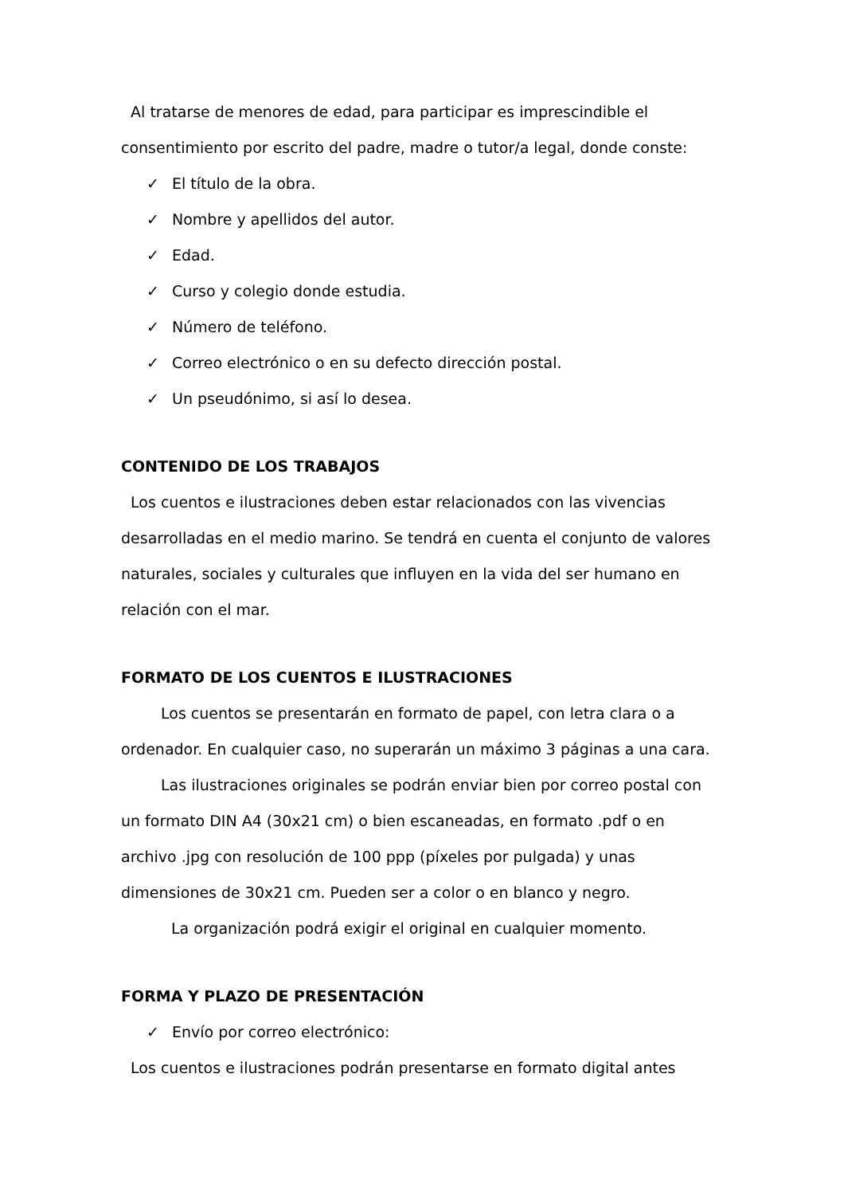Al tratarse de menores de edad, para participar es imprescindible el consentimiento por escrito del padre, madre o tutor/a legal, donde conste:
✓ El título de la obra.
✓ Nombre y apellidos del autor.
✓ Edad.
✓ Curso y colegio donde estudia.
✓ Número de teléfono.
✓ Correo electrónico o en su defecto dirección postal.
✓ Un pseudónimo, si así lo desea.
CONTENIDO DE LOS TRABAJOS
Los cuentos e ilustraciones deben estar relacionados con las vivencias desarrolladas en el medio marino. Se tendrá en cuenta el conjunto de valores naturales, sociales y culturales que influyen en la vida del ser humano en relación con el mar.
FORMATO DE LOS CUENTOS E ILUSTRACIONES
Los cuentos se presentarán en formato de papel, con letra clara o a ordenador. En cualquier caso, no superarán un máximo 3 páginas a una cara.
Las ilustraciones originales se podrán enviar bien por correo postal con un formato DIN A4 (30x21 cm) o bien escaneadas, en formato .pdf o en archivo .jpg con resolución de 100 ppp (píxeles por pulgada) y unas dimensiones de 30x21 cm. Pueden ser a color o en blanco y negro.
La organización podrá exigir el original en cualquier momento.
FORMA Y PLAZO DE PRESENTACIÓN
✓ Envío por correo electrónico:
Los cuentos e ilustraciones podrán presentarse en formato digital antes